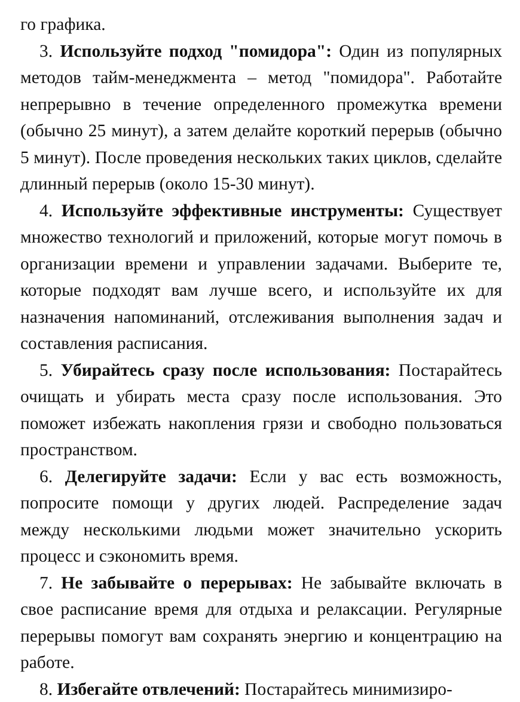го графика.
3. Используйте подход "помидора": Один из популярных методов тайм-менеджмента – метод "помидора". Работайте непрерывно в течение определенного промежутка времени (обычно 25 минут), а затем делайте короткий перерыв (обычно 5 минут). После проведения нескольких таких циклов, сделайте длинный перерыв (около 15-30 минут).
4. Используйте эффективные инструменты: Существует множество технологий и приложений, которые могут помочь в организации времени и управлении задачами. Выберите те, которые подходят вам лучше всего, и используйте их для назначения напоминаний, отслеживания выполнения задач и составления расписания.
5. Убирайтесь сразу после использования: Постарайтесь очищать и убирать места сразу после использования. Это поможет избежать накопления грязи и свободно пользоваться пространством.
6. Делегируйте задачи: Если у вас есть возможность, попросите помощи у других людей. Распределение задач между несколькими людьми может значительно ускорить процесс и сэкономить время.
7. Не забывайте о перерывах: Не забывайте включать в свое расписание время для отдыха и релаксации. Регулярные перерывы помогут вам сохранять энергию и концентрацию на работе.
8. Избегайте отвлечений: Постарайтесь минимизиро-